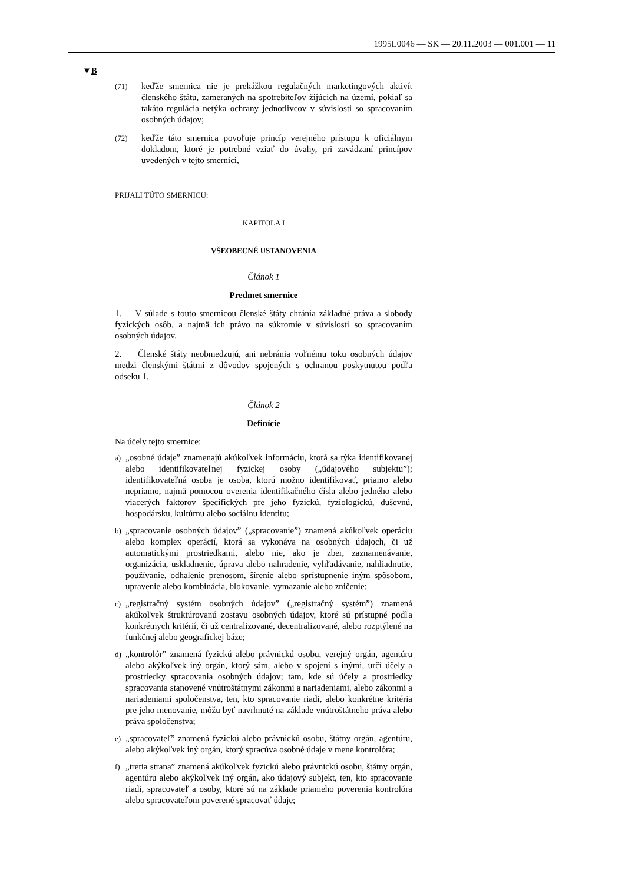1995L0046 — SK — 20.11.2003 — 001.001 — 11
▼B
(71) keďže smernica nie je prekážkou regulačných marketingových aktivít členského štátu, zameraných na spotrebiteľov žijúcich na území, pokiaľ sa takáto regulácia netýka ochrany jednotlivcov v súvislosti so spracovaním osobných údajov;
(72) keďže táto smernica povoľuje princíp verejného prístupu k oficiálnym dokladom, ktoré je potrebné vziať do úvahy, pri zavádzaní princípov uvedených v tejto smernici,
PRIJALI TÚTO SMERNICU:
KAPITOLA I
VŠEOBECNÉ USTANOVENIA
Článok 1
Predmet smernice
1. V súlade s touto smernicou členské štáty chránia základné práva a slobody fyzických osôb, a najmä ich právo na súkromie v súvislosti so spracovaním osobných údajov.
2. Členské štáty neobmedzujú, ani nebránia voľnému toku osobných údajov medzi členskými štátmi z dôvodov spojených s ochranou poskytnutou podľa odseku 1.
Článok 2
Definície
Na účely tejto smernice:
a) „osobné údaje” znamenajú akúkoľvek informáciu, ktorá sa týka identifikovanej alebo identifikovateľnej fyzickej osoby („údajového subjektu”); identifikovateľná osoba je osoba, ktorú možno identifikovať, priamo alebo nepriamo, najmä pomocou overenia identifikačného čísla alebo jedného alebo viacerých faktorov špecifických pre jeho fyzickú, fyziologickú, duševnú, hospodársku, kultúrnu alebo sociálnu identitu;
b) „spracovanie osobných údajov” („spracovanie”) znamená akúkoľvek operáciu alebo komplex operácií, ktorá sa vykonáva na osobných údajoch, či už automatickými prostriedkami, alebo nie, ako je zber, zaznamenávanie, organizácia, uskladnenie, úprava alebo nahradenie, vyhľadávanie, nahliadnutie, používanie, odhalenie prenosom, šírenie alebo sprístupnenie iným spôsobom, upravenie alebo kombinácia, blokovanie, vymazanie alebo zničenie;
c) „registračný systém osobných údajov” („registračný systém”) znamená akúkoľvek štruktúrovanú zostavu osobných údajov, ktoré sú prístupné podľa konkrétnych kritérií, či už centralizované, decentralizované, alebo rozptýlené na funkčnej alebo geografickej báze;
d) „kontrolór” znamená fyzickú alebo právnickú osobu, verejný orgán, agentúru alebo akýkoľvek iný orgán, ktorý sám, alebo v spojení s inými, určí účely a prostriedky spracovania osobných údajov; tam, kde sú účely a prostriedky spracovania stanovené vnútroštátnymi zákonmi a nariadeniami, alebo zákonmi a nariadeniami spoločenstva, ten, kto spracovanie riadi, alebo konkrétne kritéria pre jeho menovanie, môžu byť navrhnuté na základe vnútroštátneho práva alebo práva spoločenstva;
e) „spracovateľ” znamená fyzickú alebo právnickú osobu, štátny orgán, agentúru, alebo akýkoľvek iný orgán, ktorý spracúva osobné údaje v mene kontrolóra;
f) „tretia strana” znamená akúkoľvek fyzickú alebo právnickú osobu, štátny orgán, agentúru alebo akýkoľvek iný orgán, ako údajový subjekt, ten, kto spracovanie riadi, spracovateľ a osoby, ktoré sú na základe priameho poverenia kontrolóra alebo spracovateľom poverené spracovať údaje;